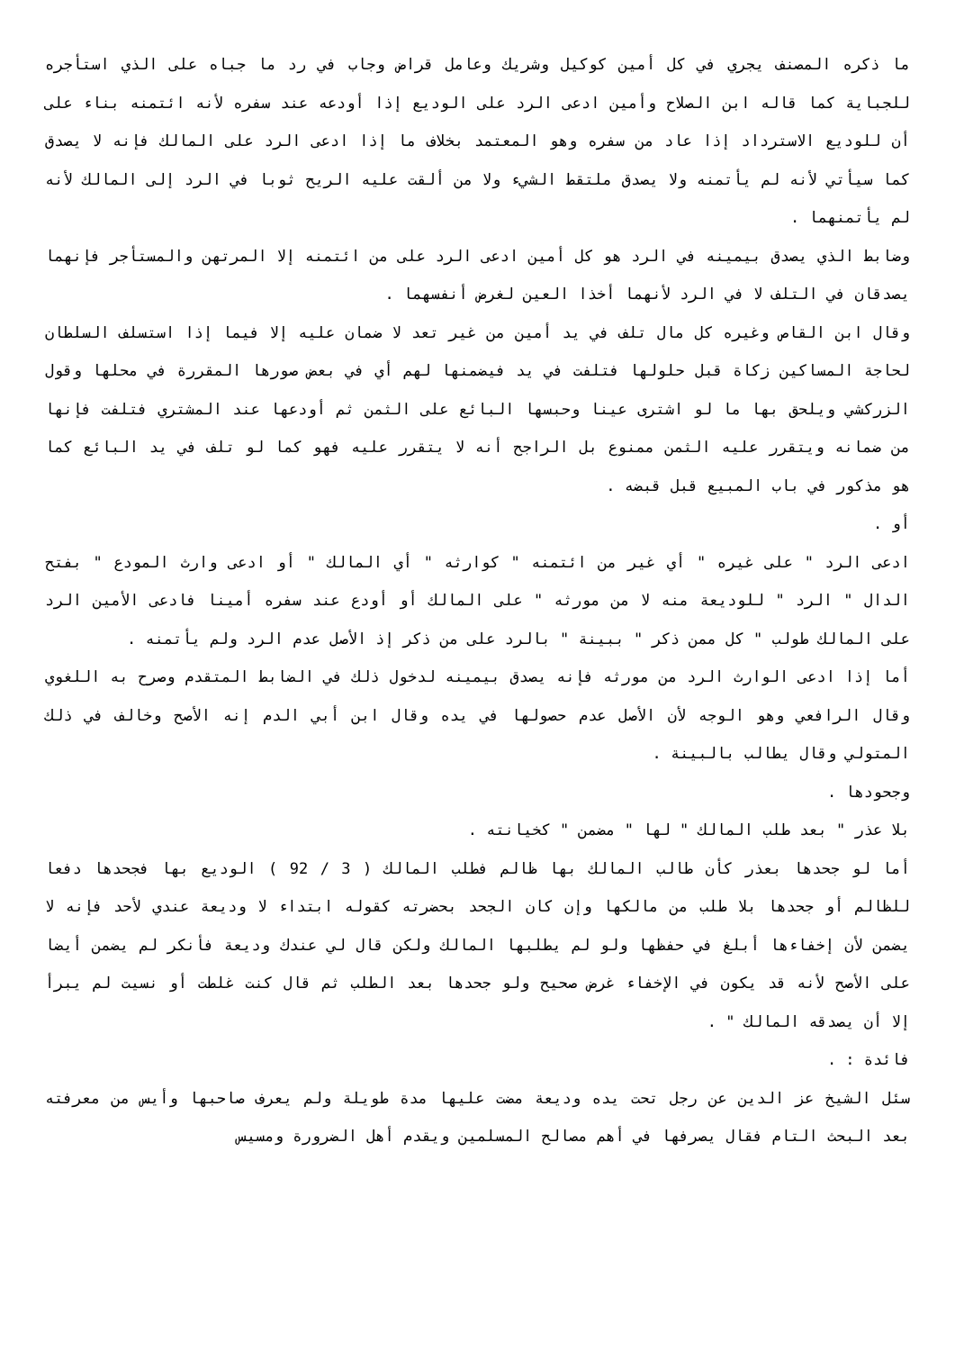ما ذكره المصنف يجري في كل أمين كوكيل وشريك وعامل قراض وجاب في رد ما جباه على الذي استأجره للجباية كما قاله ابن الصلاح وأمين ادعى الرد على الوديع إذا أودعه عند سفره لأنه ائتمنه بناء على أن للوديع الاسترداد إذا عاد من سفره وهو المعتمد بخلاف ما إذا ادعى الرد على المالك فإنه لا يصدق كما سيأتي لأنه لم يأتمنه ولا يصدق ملتقط الشيء ولا من ألقت عليه الريح ثوبا في الرد إلى المالك لأنه لم يأتمنهما .
وضابط الذي يصدق بيمينه في الرد هو كل أمين ادعى الرد على من ائتمنه إلا المرتهن والمستأجر فإنهما يصدقان في التلف لا في الرد لأنهما أخذا العين لغرض أنفسهما .
وقال ابن القاص وغيره كل مال تلف في يد أمين من غير تعد لا ضمان عليه إلا فيما إذا استسلف السلطان لحاجة المساكين زكاة قبل حلولها فتلفت في يد فيضمنها لهم أي في بعض صورها المقررة في محلها وقول الزركشي ويلحق بها ما لو اشترى عينا وحبسها البائع على الثمن ثم أودعها عند المشتري فتلفت فإنها من ضمانه ويتقرر عليه الثمن ممنوع بل الراجح أنه لا يتقرر عليه فهو كما لو تلف في يد البائع كما هو مذكور في باب المبيع قبل قبضه .
أو .
ادعى الرد " على غيره " أي غير من ائتمنه " كوارثه " أي المالك " أو ادعى وارث المودع " بفتح الدال " الرد " للوديعة منه لا من مورثه " على المالك أو أودع عند سفره أمينا فادعى الأمين الرد على المالك طولب " كل ممن ذكر " ببينة " بالرد على من ذكر إذ الأصل عدم الرد ولم يأتمنه .
أما إذا ادعى الوارث الرد من مورثه فإنه يصدق بيمينه لدخول ذلك في الضابط المتقدم وصرح به اللغوي وقال الرافعي وهو الوجه لأن الأصل عدم حصولها في يده وقال ابن أبي الدم إنه الأصح وخالف في ذلك المتولي وقال يطالب بالبينة .
وجحودها .
بلا عذر " بعد طلب المالك " لها " مضمن " كخيانته .
أما لو جحدها بعذر كأن طالب المالك بها ظالم فطلب المالك ( 3 / 92 ) الوديع بها فجحدها دفعا للظالم أو جحدها بلا طلب من مالكها وإن كان الجحد بحضرته كقوله ابتداء لا وديعة عندي لأحد فإنه لا يضمن لأن إخفاءها أبلغ في حفظها ولو لم يطلبها المالك ولكن قال لي عندك وديعة فأنكر لم يضمن أيضا على الأصح لأنه قد يكون في الإخفاء غرض صحيح ولو جحدها بعد الطلب ثم قال كنت غلطت أو نسيت لم يبرأ إلا أن يصدقه المالك " .
فائدة : .
سئل الشيخ عز الدين عن رجل تحت يده وديعة مضت عليها مدة طويلة ولم يعرف صاحبها وأيس من معرفته بعد البحث التام فقال يصرفها في أهم مصالح المسلمين ويقدم أهل الضرورة ومسيس